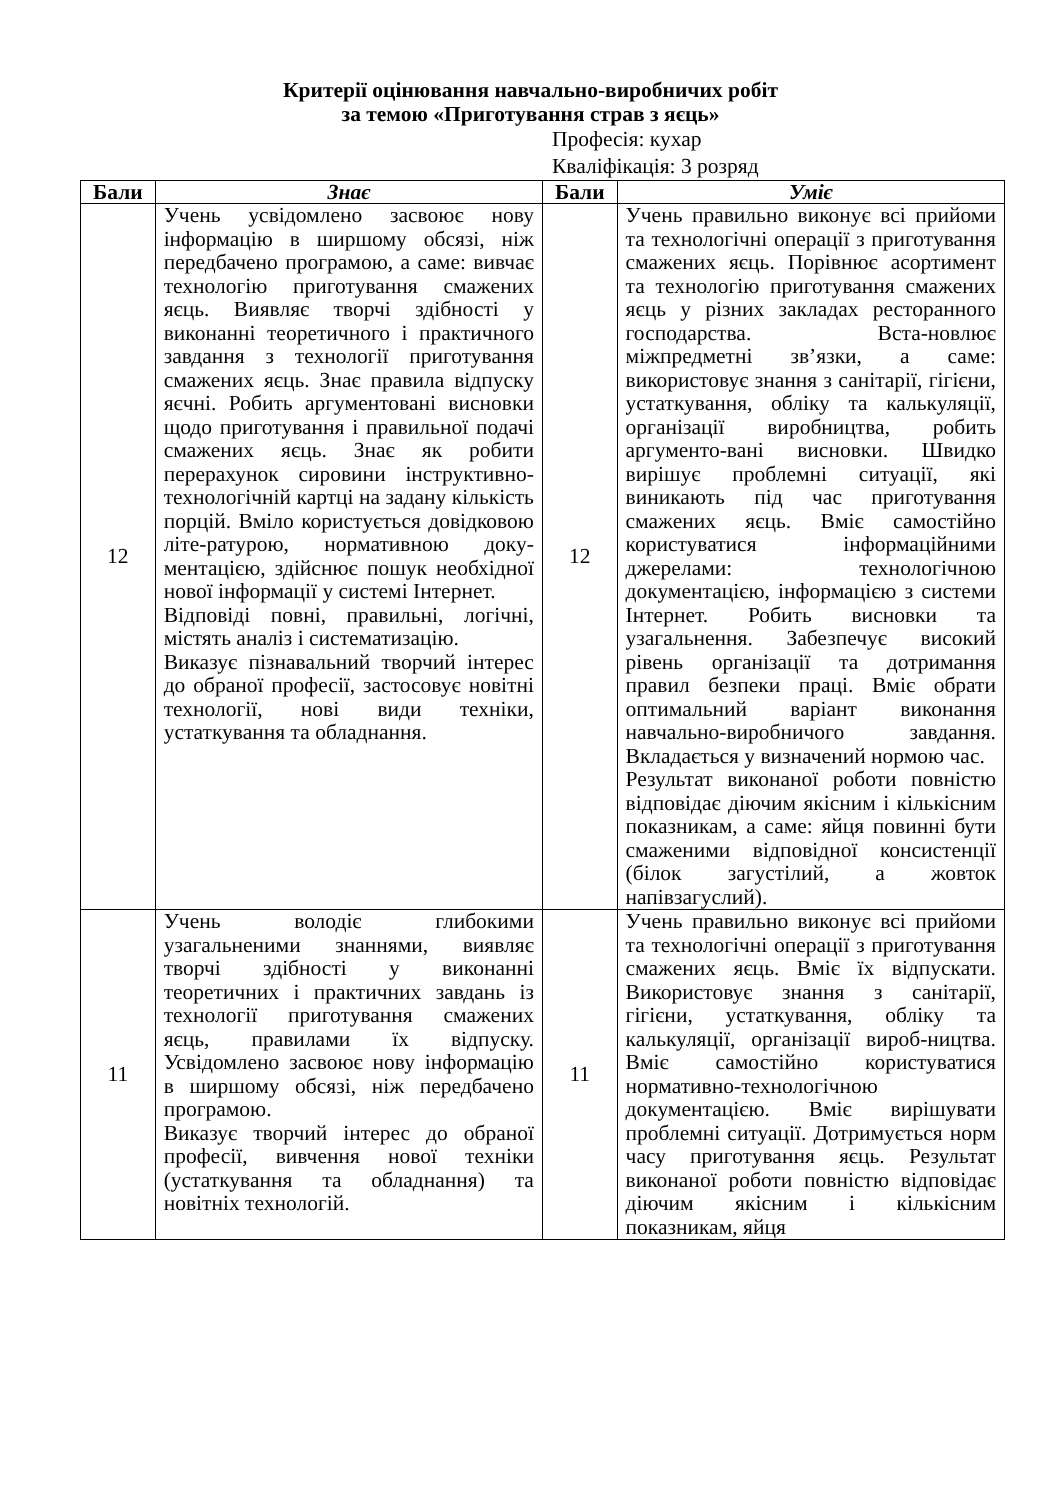Критерії оцінювання навчально-виробничих робіт
за темою «Приготування страв з яєць»
Професія: кухар
Кваліфікація: 3 розряд
| Бали | Знає | Бали | Уміє |
| --- | --- | --- | --- |
| 12 | Учень усвідомлено засвоює нову інформацію в ширшому обсязі, ніж передбачено програмою, а саме: вивчає технологію приготування смажених яєць. Виявляє творчі здібності у виконанні теоретичного і практичного завдання з технології приготування смажених яєць. Знає правила відпуску яєчні. Робить аргументовані висновки щодо приготування і правильної подачі смажених яєць. Знає як робити перерахунок сировини інструктивно-технологічній картці на задану кількість порцій. Вміло користується довідковою літе-ратурою, нормативною доку-ментацією, здійснює пошук необхідної нової інформації у системі Інтернет. Відповіді повні, правильні, логічні, містять аналіз і систематизацію. Виказує пізнавальний творчий інтерес до обраної професії, застосовує новітні технології, нові види техніки, устаткування та обладнання. | 12 | Учень правильно виконує всі прийоми та технологічні операції з приготування смажених яєць. Порівнює асортимент та технологію приготування смажених яєць у різних закладах ресторанного господарства. Вста-новлює міжпредметні зв’язки, а саме: використовує знання з санітарії, гігієни, устаткування, обліку та калькуляції, організації виробництва, робить аргументо-вані висновки. Швидко вирішує проблемні ситуації, які виникають під час приготування смажених яєць. Вміє самостійно користуватися інформаційними джерелами: технологічною документацією, інформацією з системи Інтернет. Робить висновки та узагальнення. Забезпечує високий рівень організації та дотримання правил безпеки праці. Вміє обрати оптимальний варіант виконання навчально-виробничого завдання. Вкладається у визначений нормою час. Результат виконаної роботи повністю відповідає діючим якісним і кількісним показникам, а саме: яйця повинні бути смаженими відповідної консистенції (білок загустілий, а жовток напівзагуслий). |
| 11 | Учень володіє глибокими узагальненими знаннями, виявляє творчі здібності у виконанні теоретичних і практичних завдань із технології приготування смажених яєць, правилами їх відпуску. Усвідомлено засвоює нову інформацію в ширшому обсязі, ніж передбачено програмою. Виказує творчий інтерес до обраної професії, вивчення нової техніки (устаткування та обладнання) та новітніх технологій. | 11 | Учень правильно виконує всі прийоми та технологічні операції з приготування смажених яєць. Вміє їх відпускати. Використовує знання з санітарії, гігієни, устаткування, обліку та калькуляції, організації вироб-ництва. Вміє самостійно користуватися нормативно-технологічною документацією. Вміє вирішувати проблемні ситуації. Дотримується норм часу приготування яєць. Результат виконаної роботи повністю відповідає діючим якісним і кількісним показникам, яйця |